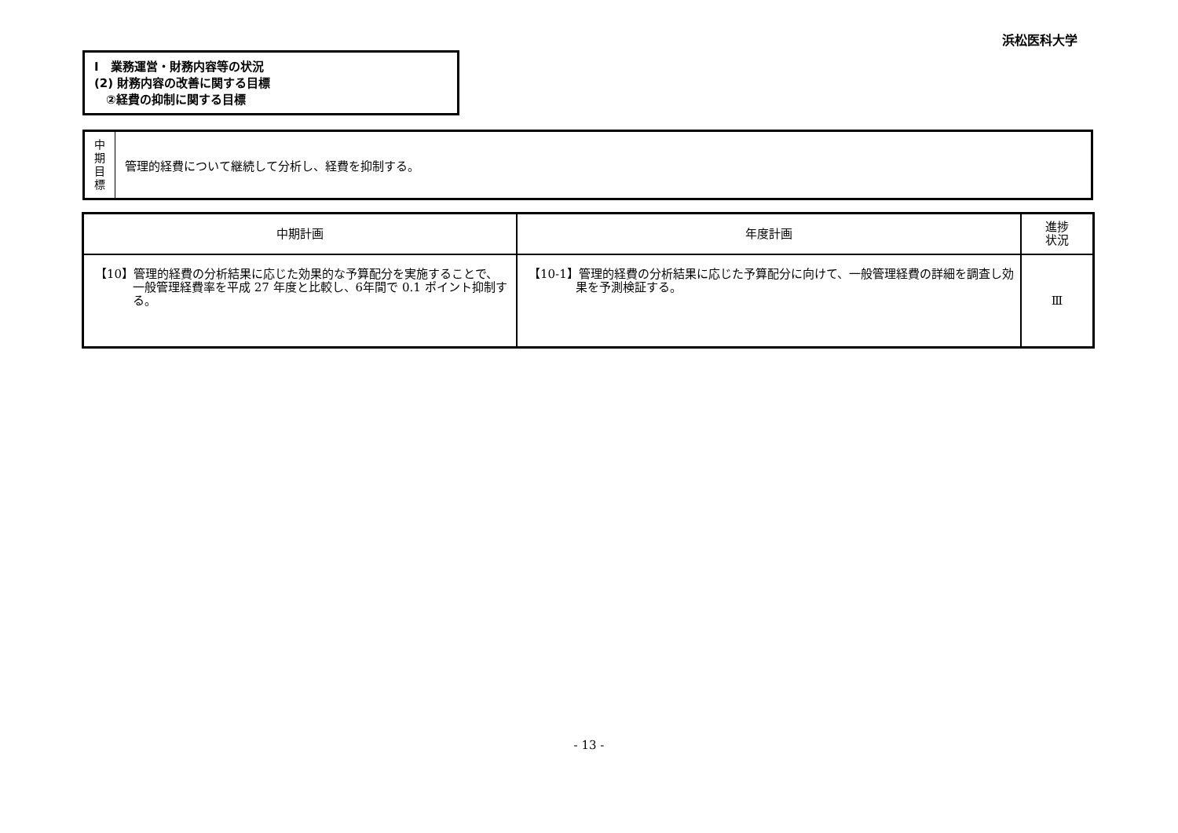浜松医科大学
Ⅰ　業務運営・財務内容等の状況
(2) 財務内容の改善に関する目標
　②経費の抑制に関する目標
中
期
目
標
管理的経費について継続して分析し、経費を抑制する。
| 中期計画 | 年度計画 | 進捗 状況 |
| --- | --- | --- |
| 【10】管理的経費の分析結果に応じた効果的な予算配分を実施することで、一般管理経費率を平成 27 年度と比較し、6年間で 0.1 ポイント抑制する。 | 【10-1】管理的経費の分析結果に応じた予算配分に向けて、一般管理経費の詳細を調査し効果を予測検証する。 | Ⅲ |
- 13 -